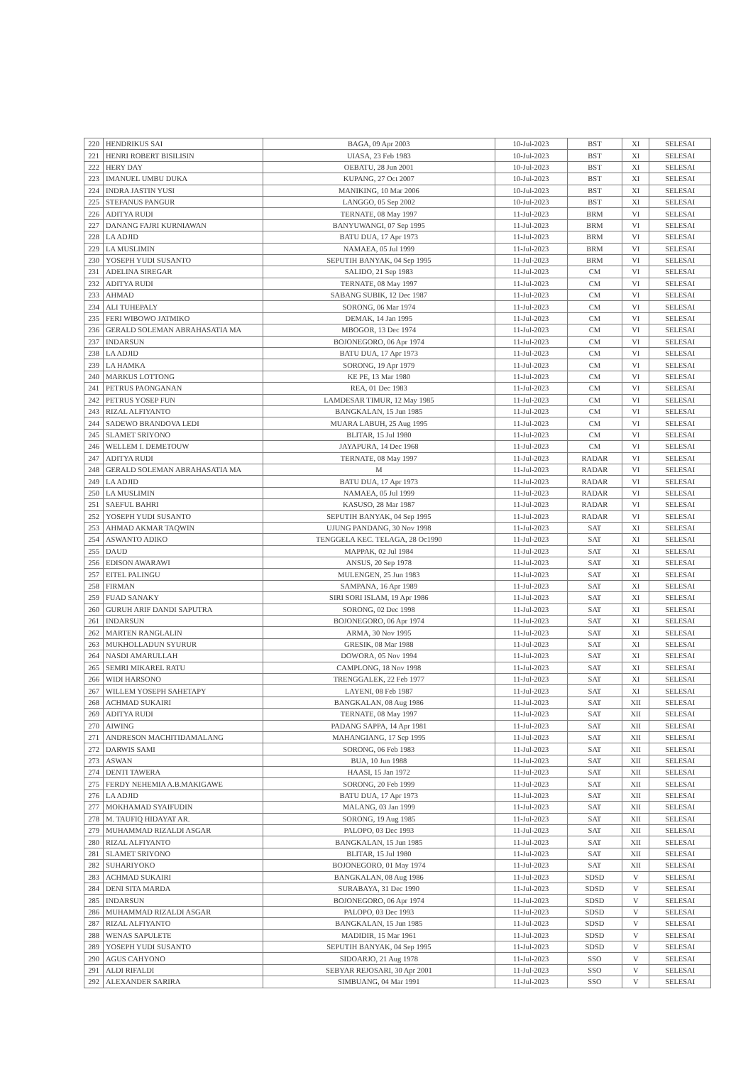| 220 | HENDRIKUS SAI | BAGA, 09 Apr 2003 | 10-Jul-2023 | BST | XI | SELESAI |
| 221 | HENRI ROBERT BISILISIN | UIASA, 23 Feb 1983 | 10-Jul-2023 | BST | XI | SELESAI |
| 222 | HERY DAY | OEBATU, 28 Jun 2001 | 10-Jul-2023 | BST | XI | SELESAI |
| 223 | IMANUEL UMBU DUKA | KUPANG, 27 Oct 2007 | 10-Jul-2023 | BST | XI | SELESAI |
| 224 | INDRA JASTIN YUSI | MANIKING, 10 Mar 2006 | 10-Jul-2023 | BST | XI | SELESAI |
| 225 | STEFANUS PANGUR | LANGGO, 05 Sep 2002 | 10-Jul-2023 | BST | XI | SELESAI |
| 226 | ADITYA RUDI | TERNATE, 08 May 1997 | 11-Jul-2023 | BRM | VI | SELESAI |
| 227 | DANANG FAJRI KURNIAWAN | BANYUWANGI, 07 Sep 1995 | 11-Jul-2023 | BRM | VI | SELESAI |
| 228 | LA ADJID | BATU DUA, 17 Apr 1973 | 11-Jul-2023 | BRM | VI | SELESAI |
| 229 | LA MUSLIMIN | NAMAEA, 05 Jul 1999 | 11-Jul-2023 | BRM | VI | SELESAI |
| 230 | YOSEPH YUDI SUSANTO | SEPUTIH BANYAK, 04 Sep 1995 | 11-Jul-2023 | BRM | VI | SELESAI |
| 231 | ADELINA SIREGAR | SALIDO, 21 Sep 1983 | 11-Jul-2023 | CM | VI | SELESAI |
| 232 | ADITYA RUDI | TERNATE, 08 May 1997 | 11-Jul-2023 | CM | VI | SELESAI |
| 233 | AHMAD | SABANG SUBIK, 12 Dec 1987 | 11-Jul-2023 | CM | VI | SELESAI |
| 234 | ALI TUHEPALY | SORONG, 06 Mar 1974 | 11-Jul-2023 | CM | VI | SELESAI |
| 235 | FERI WIBOWO JATMIKO | DEMAK, 14 Jan 1995 | 11-Jul-2023 | CM | VI | SELESAI |
| 236 | GERALD SOLEMAN ABRAHASATIA MA | MBOGOR, 13 Dec 1974 | 11-Jul-2023 | CM | VI | SELESAI |
| 237 | INDARSUN | BOJONEGORO, 06 Apr 1974 | 11-Jul-2023 | CM | VI | SELESAI |
| 238 | LA ADJID | BATU DUA, 17 Apr 1973 | 11-Jul-2023 | CM | VI | SELESAI |
| 239 | LA HAMKA | SORONG, 19 Apr 1979 | 11-Jul-2023 | CM | VI | SELESAI |
| 240 | MARKUS LOTTONG | KE PE, 13 Mar 1980 | 11-Jul-2023 | CM | VI | SELESAI |
| 241 | PETRUS PAONGANAN | REA, 01 Dec 1983 | 11-Jul-2023 | CM | VI | SELESAI |
| 242 | PETRUS YOSEP FUN | LAMDESAR TIMUR, 12 May 1985 | 11-Jul-2023 | CM | VI | SELESAI |
| 243 | RIZAL ALFIYANTO | BANGKALAN, 15 Jun 1985 | 11-Jul-2023 | CM | VI | SELESAI |
| 244 | SADEWO BRANDOVA LEDI | MUARA LABUH, 25 Aug 1995 | 11-Jul-2023 | CM | VI | SELESAI |
| 245 | SLAMET SRIYONO | BLITAR, 15 Jul 1980 | 11-Jul-2023 | CM | VI | SELESAI |
| 246 | WELLEM I. DEMETOUW | JAYAPURA, 14 Dec 1968 | 11-Jul-2023 | CM | VI | SELESAI |
| 247 | ADITYA RUDI | TERNATE, 08 May 1997 | 11-Jul-2023 | RADAR | VI | SELESAI |
| 248 | GERALD SOLEMAN ABRAHASATIA MA | M | 11-Jul-2023 | RADAR | VI | SELESAI |
| 249 | LA ADJID | BATU DUA, 17 Apr 1973 | 11-Jul-2023 | RADAR | VI | SELESAI |
| 250 | LA MUSLIMIN | NAMAEA, 05 Jul 1999 | 11-Jul-2023 | RADAR | VI | SELESAI |
| 251 | SAEFUL BAHRI | KASUSO, 28 Mar 1987 | 11-Jul-2023 | RADAR | VI | SELESAI |
| 252 | YOSEPH YUDI SUSANTO | SEPUTIH BANYAK, 04 Sep 1995 | 11-Jul-2023 | RADAR | VI | SELESAI |
| 253 | AHMAD AKMAR TAQWIN | UJUNG PANDANG, 30 Nov 1998 | 11-Jul-2023 | SAT | XI | SELESAI |
| 254 | ASWANTO ADIKO | TENGGELA KEC. TELAGA, 28 Oc1990 | 11-Jul-2023 | SAT | XI | SELESAI |
| 255 | DAUD | MAPPAK, 02 Jul 1984 | 11-Jul-2023 | SAT | XI | SELESAI |
| 256 | EDISON AWARAWI | ANSUS, 20 Sep 1978 | 11-Jul-2023 | SAT | XI | SELESAI |
| 257 | EITEL PALINGU | MULENGEN, 25 Jun 1983 | 11-Jul-2023 | SAT | XI | SELESAI |
| 258 | FIRMAN | SAMPANA, 16 Apr 1989 | 11-Jul-2023 | SAT | XI | SELESAI |
| 259 | FUAD SANAKY | SIRI SORI ISLAM, 19 Apr 1986 | 11-Jul-2023 | SAT | XI | SELESAI |
| 260 | GURUH ARIF DANDI SAPUTRA | SORONG, 02 Dec 1998 | 11-Jul-2023 | SAT | XI | SELESAI |
| 261 | INDARSUN | BOJONEGORO, 06 Apr 1974 | 11-Jul-2023 | SAT | XI | SELESAI |
| 262 | MARTEN RANGLALIN | ARMA, 30 Nov 1995 | 11-Jul-2023 | SAT | XI | SELESAI |
| 263 | MUKHOLLADUN SYURUR | GRESIK, 08 Mar 1988 | 11-Jul-2023 | SAT | XI | SELESAI |
| 264 | NASDI AMARULLAH | DOWORA, 05 Nov 1994 | 11-Jul-2023 | SAT | XI | SELESAI |
| 265 | SEMRI MIKAREL RATU | CAMPLONG, 18 Nov 1998 | 11-Jul-2023 | SAT | XI | SELESAI |
| 266 | WIDI HARSONO | TRENGGALEK, 22 Feb 1977 | 11-Jul-2023 | SAT | XI | SELESAI |
| 267 | WILLEM YOSEPH SAHETAPY | LAYENI, 08 Feb 1987 | 11-Jul-2023 | SAT | XI | SELESAI |
| 268 | ACHMAD SUKAIRI | BANGKALAN, 08 Aug 1986 | 11-Jul-2023 | SAT | XII | SELESAI |
| 269 | ADITYA RUDI | TERNATE, 08 May 1997 | 11-Jul-2023 | SAT | XII | SELESAI |
| 270 | AIWING | PADANG SAPPA, 14 Apr 1981 | 11-Jul-2023 | SAT | XII | SELESAI |
| 271 | ANDRESON MACHITIDAMALANG | MAHANGIANG, 17 Sep 1995 | 11-Jul-2023 | SAT | XII | SELESAI |
| 272 | DARWIS SAMI | SORONG, 06 Feb 1983 | 11-Jul-2023 | SAT | XII | SELESAI |
| 273 | ASWAN | BUA, 10 Jun 1988 | 11-Jul-2023 | SAT | XII | SELESAI |
| 274 | DENTI TAWERA | HAASI, 15 Jan 1972 | 11-Jul-2023 | SAT | XII | SELESAI |
| 275 | FERDY NEHEMIA A.B.MAKIGAWE | SORONG, 20 Feb 1999 | 11-Jul-2023 | SAT | XII | SELESAI |
| 276 | LA ADJID | BATU DUA, 17 Apr 1973 | 11-Jul-2023 | SAT | XII | SELESAI |
| 277 | MOKHAMAD SYAIFUDIN | MALANG, 03 Jan 1999 | 11-Jul-2023 | SAT | XII | SELESAI |
| 278 | M. TAUFIQ HIDAYAT AR. | SORONG, 19 Aug 1985 | 11-Jul-2023 | SAT | XII | SELESAI |
| 279 | MUHAMMAD RIZALDI ASGAR | PALOPO, 03 Dec 1993 | 11-Jul-2023 | SAT | XII | SELESAI |
| 280 | RIZAL ALFIYANTO | BANGKALAN, 15 Jun 1985 | 11-Jul-2023 | SAT | XII | SELESAI |
| 281 | SLAMET SRIYONO | BLITAR, 15 Jul 1980 | 11-Jul-2023 | SAT | XII | SELESAI |
| 282 | SUHARIYOKO | BOJONEGORO, 01 May 1974 | 11-Jul-2023 | SAT | XII | SELESAI |
| 283 | ACHMAD SUKAIRI | BANGKALAN, 08 Aug 1986 | 11-Jul-2023 | SDSD | V | SELESAI |
| 284 | DENI SITA MARDA | SURABAYA, 31 Dec 1990 | 11-Jul-2023 | SDSD | V | SELESAI |
| 285 | INDARSUN | BOJONEGORO, 06 Apr 1974 | 11-Jul-2023 | SDSD | V | SELESAI |
| 286 | MUHAMMAD RIZALDI ASGAR | PALOPO, 03 Dec 1993 | 11-Jul-2023 | SDSD | V | SELESAI |
| 287 | RIZAL ALFIYANTO | BANGKALAN, 15 Jun 1985 | 11-Jul-2023 | SDSD | V | SELESAI |
| 288 | WENAS SAPULETE | MADIDIR, 15 Mar 1961 | 11-Jul-2023 | SDSD | V | SELESAI |
| 289 | YOSEPH YUDI SUSANTO | SEPUTIH BANYAK, 04 Sep 1995 | 11-Jul-2023 | SDSD | V | SELESAI |
| 290 | AGUS CAHYONO | SIDOARJO, 21 Aug 1978 | 11-Jul-2023 | SSO | V | SELESAI |
| 291 | ALDI RIFALDI | SEBYAR REJOSARI, 30 Apr 2001 | 11-Jul-2023 | SSO | V | SELESAI |
| 292 | ALEXANDER SARIRA | SIMBUANG, 04 Mar 1991 | 11-Jul-2023 | SSO | V | SELESAI |